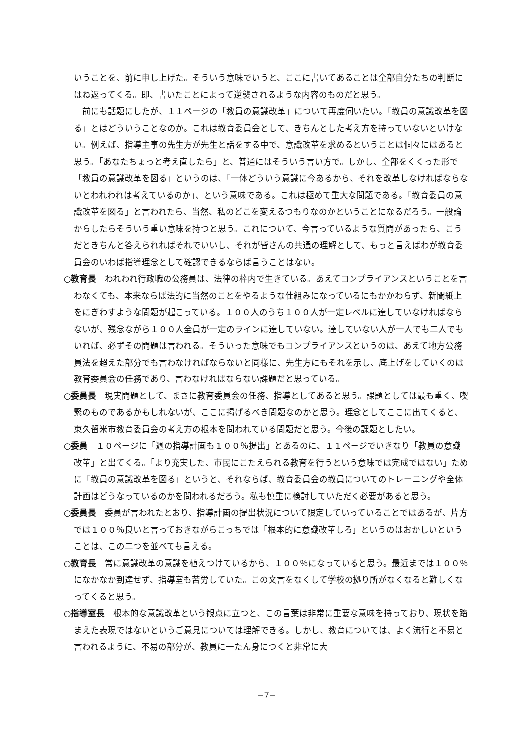いうことを、前に申し上げた。そういう意味でいうと、ここに書いてあることは全部自分たちの判断にはね返ってくる。即、書いたことによって逆襲されるような内容のものだと思う。
　前にも話題にしたが、１１ページの「教員の意識改革」について再度伺いたい。「教員の意識改革を図る」とはどういうことなのか。これは教育委員会として、きちんとした考え方を持っていないといけない。例えば、指導主事の先生方が先生と話をする中で、意識改革を求めるということは個々にはあると思う。「あなたちょっと考え直したら」と、普通にはそういう言い方で。しかし、全部をくくった形で「教員の意識改革を図る」というのは、「一体どういう意識に今あるから、それを改革しなければならないとわれわれは考えているのか」、という意味である。これは極めて重大な問題である。「教育委員の意識改革を図る」と言われたら、当然、私のどこを変えるつもりなのかということになるだろう。一般論からしたらそういう重い意味を持つと思う。これについて、今言っているような質問があったら、こうだときちんと答えられればそれでいいし、それが皆さんの共通の理解として、もっと言えばわが教育委員会のいわば指導理念として確認できるならば言うことはない。
○教育長　われわれ行政職の公務員は、法律の枠内で生きている。あえてコンプライアンスということを言わなくても、本来ならば法的に当然のことをやるような仕組みになっているにもかかわらず、新聞紙上をにぎわすような問題が起こっている。１００人のうち１００人が一定レベルに達していなければならないが、残念ながら１００人全員が一定のラインに達していない。達していない人が一人でも二人でもいれば、必ずその問題は言われる。そういった意味でもコンプライアンスというのは、あえて地方公務員法を超えた部分でも言わなければならないと同様に、先生方にもそれを示し、底上げをしていくのは教育委員会の任務であり、言わなければならない課題だと思っている。
○委員長　現実問題として、まさに教育委員会の任務、指導としてあると思う。課題としては最も重く、喫緊のものであるかもしれないが、ここに掲げるべき問題なのかと思う。理念としてここに出てくると、東久留米市教育委員会の考え方の根本を問われている問題だと思う。今後の課題としたい。
○委員　１０ページに「週の指導計画も１００％提出」とあるのに、１１ページでいきなり「教員の意識改革」と出てくる。「より充実した、市民にこたえられる教育を行うという意味では完成ではない」ために「教員の意識改革を図る」というと、それならば、教育委員会の教員についてのトレーニングや全体計画はどうなっているのかを問われるだろう。私も慎重に検討していただく必要があると思う。
○委員長　委員が言われたとおり、指導計画の提出状況について限定していっていることではあるが、片方では１００％良いと言っておきながらこっちでは「根本的に意識改革しろ」というのはおかしいということは、この二つを並べても言える。
○教育長　常に意識改革の意識を植えつけているから、１００％になっていると思う。最近までは１００％になかなか到達せず、指導室も苦労していた。この文言をなくして学校の拠り所がなくなると難しくなってくると思う。
○指導室長　根本的な意識改革という観点に立つと、この言葉は非常に重要な意味を持っており、現状を踏まえた表現ではないというご意見については理解できる。しかし、教育については、よく流行と不易と言われるように、不易の部分が、教員に一たん身につくと非常に大
−7−